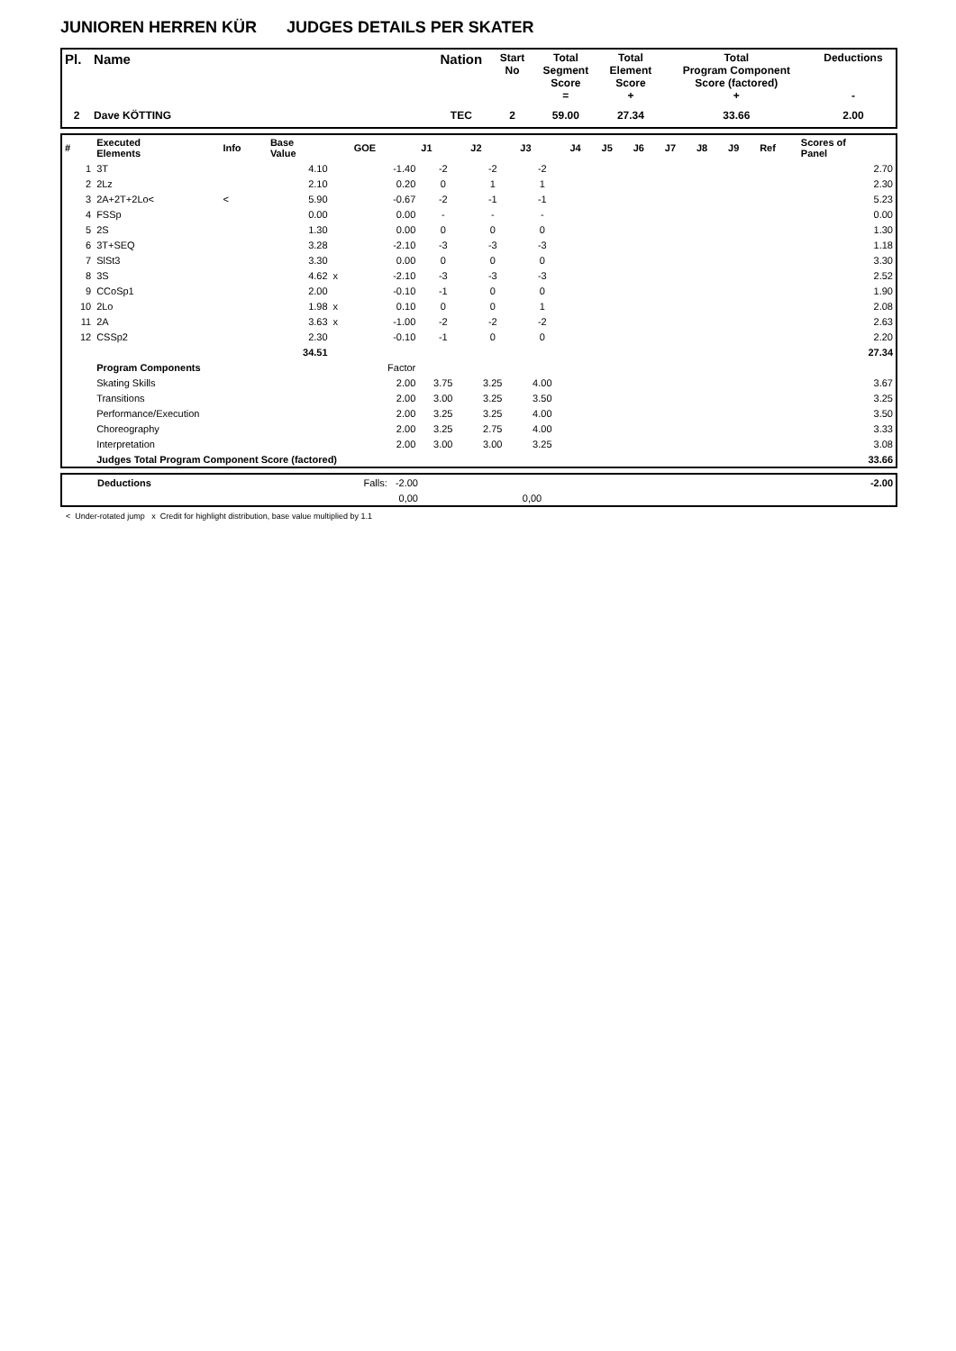JUNIOREN HERREN KÜR JUDGES DETAILS PER SKATER
| Pl. | Name | Nation | Start No | Total Segment Score = | Total Element Score + | Total Program Component Score (factored) + | Deductions - |
| --- | --- | --- | --- | --- | --- | --- | --- |
| 2 | Dave KÖTTING | TEC | 2 | 59.00 | 27.34 | 33.66 | 2.00 |
| # | Executed Elements | Info | Base Value | | GOE | J1 | J2 | J3 | J4 | J5 | J6 | J7 | J8 | J9 | Ref | Scores of Panel |
| --- | --- | --- | --- | --- | --- | --- | --- | --- | --- | --- | --- | --- | --- | --- | --- | --- |
| 1 | 3T | | 4.10 | | -1.40 | -2 | -2 | -2 | | | | | | | | 2.70 |
| 2 | 2Lz | | 2.10 | | 0.20 | 0 | 1 | 1 | | | | | | | | 2.30 |
| 3 | 2A+2T+2Lo< | < | 5.90 | | -0.67 | -2 | -1 | -1 | | | | | | | | 5.23 |
| 4 | FSSp | | 0.00 | | 0.00 | - | - | - | | | | | | | | 0.00 |
| 5 | 2S | | 1.30 | | 0.00 | 0 | 0 | 0 | | | | | | | | 1.30 |
| 6 | 3T+SEQ | | 3.28 | | -2.10 | -3 | -3 | -3 | | | | | | | | 1.18 |
| 7 | SlSt3 | | 3.30 | | 0.00 | 0 | 0 | 0 | | | | | | | | 3.30 |
| 8 | 3S | | 4.62 | x | -2.10 | -3 | -3 | -3 | | | | | | | | 2.52 |
| 9 | CCoSp1 | | 2.00 | | -0.10 | -1 | 0 | 0 | | | | | | | | 1.90 |
| 10 | 2Lo | | 1.98 | x | 0.10 | 0 | 0 | 1 | | | | | | | | 2.08 |
| 11 | 2A | | 3.63 | x | -1.00 | -2 | -2 | -2 | | | | | | | | 2.63 |
| 12 | CSSp2 | | 2.30 | | -0.10 | -1 | 0 | 0 | | | | | | | | 2.20 |
| | | | 34.51 | | | | | | | | | | | | | 27.34 |
| | Program Components | | | | Factor | | | | | | | | | | | |
| | Skating Skills | | | | 2.00 | 3.75 | 3.25 | 4.00 | | | | | | | | 3.67 |
| | Transitions | | | | 2.00 | 3.00 | 3.25 | 3.50 | | | | | | | | 3.25 |
| | Performance/Execution | | | | 2.00 | 3.25 | 3.25 | 4.00 | | | | | | | | 3.50 |
| | Choreography | | | | 2.00 | 3.25 | 2.75 | 4.00 | | | | | | | | 3.33 |
| | Interpretation | | | | 2.00 | 3.00 | 3.00 | 3.25 | | | | | | | | 3.08 |
| | Judges Total Program Component Score (factored) | | | | | | | | | | | | | | | 33.66 |
| | Deductions | Falls: -2.00 | | -2.00 |
| | | 0,00 | 0,00 | |
< Under-rotated jump x Credit for highlight distribution, base value multiplied by 1.1